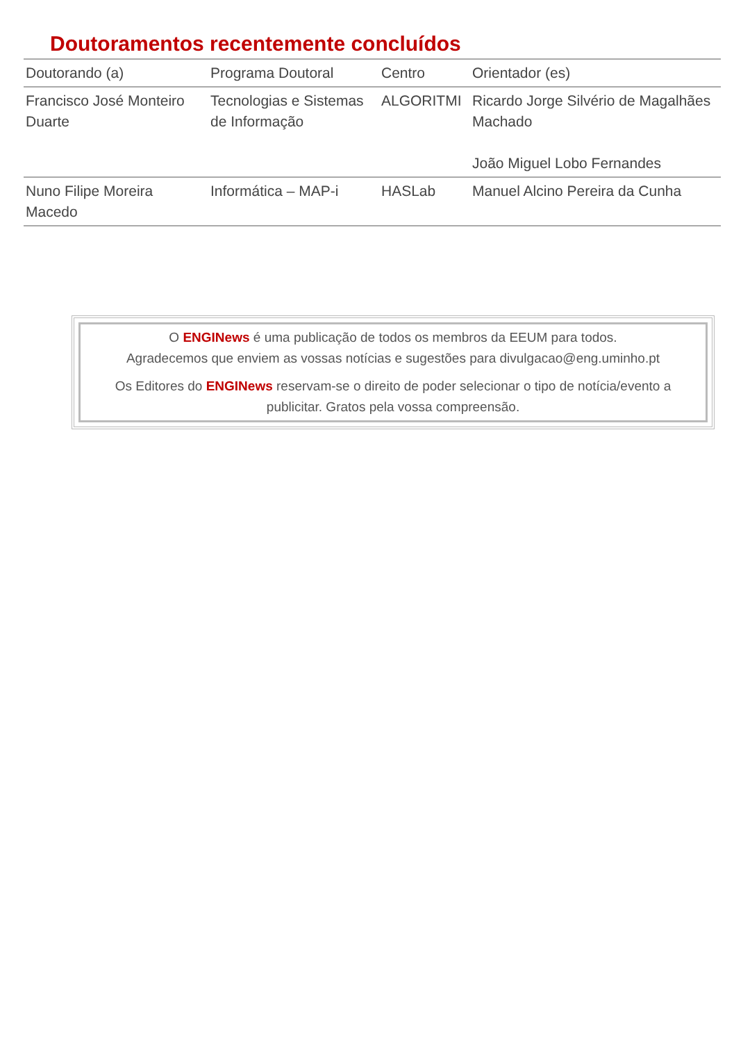Doutoramentos recentemente concluídos
| Doutorando (a) | Programa Doutoral | Centro | Orientador (es) |
| --- | --- | --- | --- |
| Francisco José Monteiro Duarte | Tecnologias e Sistemas de Informação | ALGORITMI | Ricardo Jorge Silvério de Magalhães Machado João Miguel Lobo Fernandes |
| Nuno Filipe Moreira Macedo | Informática – MAP-i | HASLab | Manuel Alcino Pereira da Cunha |
O ENGINews é uma publicação de todos os membros da EEUM para todos.
Agradecemos que enviem as vossas notícias e sugestões para divulgacao@eng.uminho.pt
Os Editores do ENGINews reservam-se o direito de poder selecionar o tipo de notícia/evento a publicitar. Gratos pela vossa compreensão.